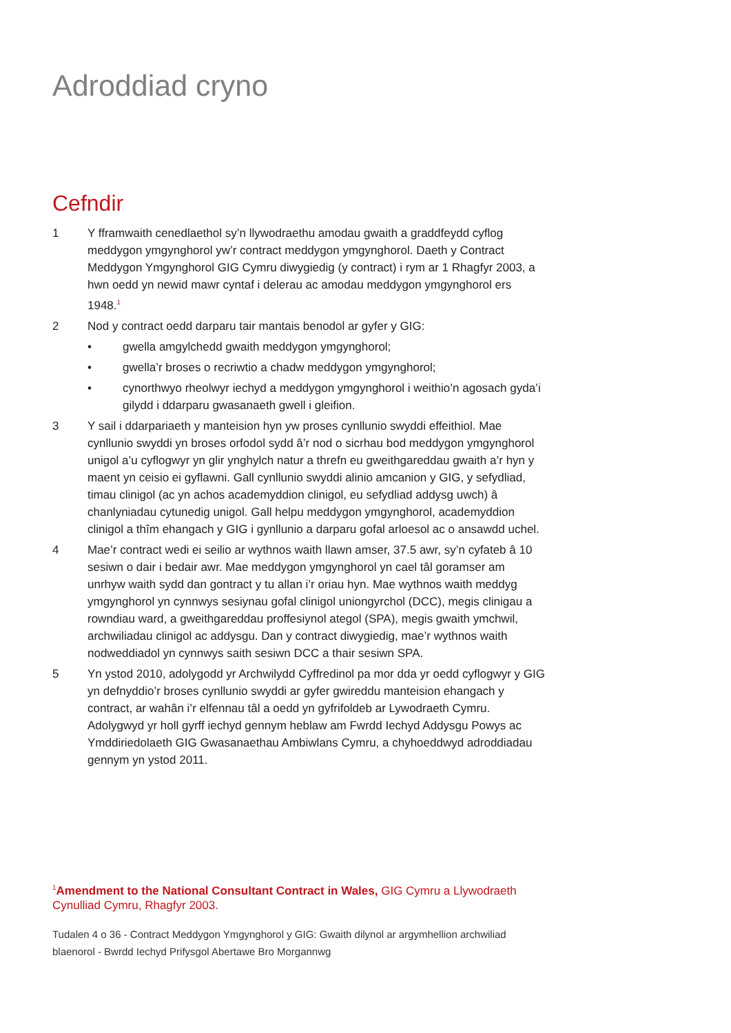Adroddiad cryno
Cefndir
1 Y fframwaith cenedlaethol sy’n llywodraethu amodau gwaith a graddfeydd cyflog meddygon ymgynghorol yw’r contract meddygon ymgynghorol. Daeth y Contract Meddygon Ymgynghorol GIG Cymru diwygiedig (y contract) i rym ar 1 Rhagfyr 2003, a hwn oedd yn newid mawr cyntaf i delerau ac amodau meddygon ymgynghorol ers 1948.<sup>1</sup>
2 Nod y contract oedd darparu tair mantais benodol ar gyfer y GIG:
• gwella amgylchedd gwaith meddygon ymgynghorol;
• gwella’r broses o recriwtio a chadw meddygon ymgynghorol;
• cynorthwyo rheolwyr iechyd a meddygon ymgynghorol i weithio’n agosach gyda’i gilydd i ddarparu gwasanaeth gwell i gleifion.
3 Y sail i ddarpariaeth y manteision hyn yw proses cynllunio swyddi effeithiol. Mae cynllunio swyddi yn broses orfodol sydd â’r nod o sicrhau bod meddygon ymgynghorol unigol a’u cyflogwyr yn glir ynghylch natur a threfn eu gweithgareddau gwaith a’r hyn y maent yn ceisio ei gyflawni. Gall cynllunio swyddi alinio amcanion y GIG, y sefydliad, timau clinigol (ac yn achos academyddion clinigol, eu sefydliad addysg uwch) â chanlyniadau cytunedig unigol. Gall helpu meddygon ymgynghorol, academyddion clinigol a thîm ehangach y GIG i gynllunio a darparu gofal arloesol ac o ansawdd uchel.
4 Mae’r contract wedi ei seilio ar wythnos waith llawn amser, 37.5 awr, sy’n cyfateb â 10 sesiwn o dair i bedair awr. Mae meddygon ymgynghorol yn cael tâl goramser am unrhyw waith sydd dan gontract y tu allan i’r oriau hyn. Mae wythnos waith meddyg ymgynghorol yn cynnwys sesiynau gofal clinigol uniongyrchol (DCC), megis clinigau a rowndiau ward, a gweithgareddau proffesiynol ategol (SPA), megis gwaith ymchwil, archwiliadau clinigol ac addysgu. Dan y contract diwygiedig, mae’r wythnos waith nodweddiadol yn cynnwys saith sesiwn DCC a thair sesiwn SPA.
5 Yn ystod 2010, adolygodd yr Archwilydd Cyffredinol pa mor dda yr oedd cyflogwyr y GIG yn defnyddio’r broses cynllunio swyddi ar gyfer gwireddu manteision ehangach y contract, ar wahân i’r elfennau tâl a oedd yn gyfrifoldeb ar Lywodraeth Cymru. Adolygwyd yr holl gyrff iechyd gennym heblaw am Fwrdd Iechyd Addysgu Powys ac Ymddiriedolaeth GIG Gwasanaethau Ambiwlans Cymru, a chyhoeddwyd adroddiadau gennym yn ystod 2011.
<sup>1</sup> Amendment to the National Consultant Contract in Wales, GIG Cymru a Llywodraeth Cynulliad Cymru, Rhagfyr 2003.
Tudalen 4 o 36 - Contract Meddygon Ymgynghorol y GIG: Gwaith dilynol ar argymhellion archwiliad blaenorol - Bwrdd Iechyd Prifysgol Abertawe Bro Morgannwg